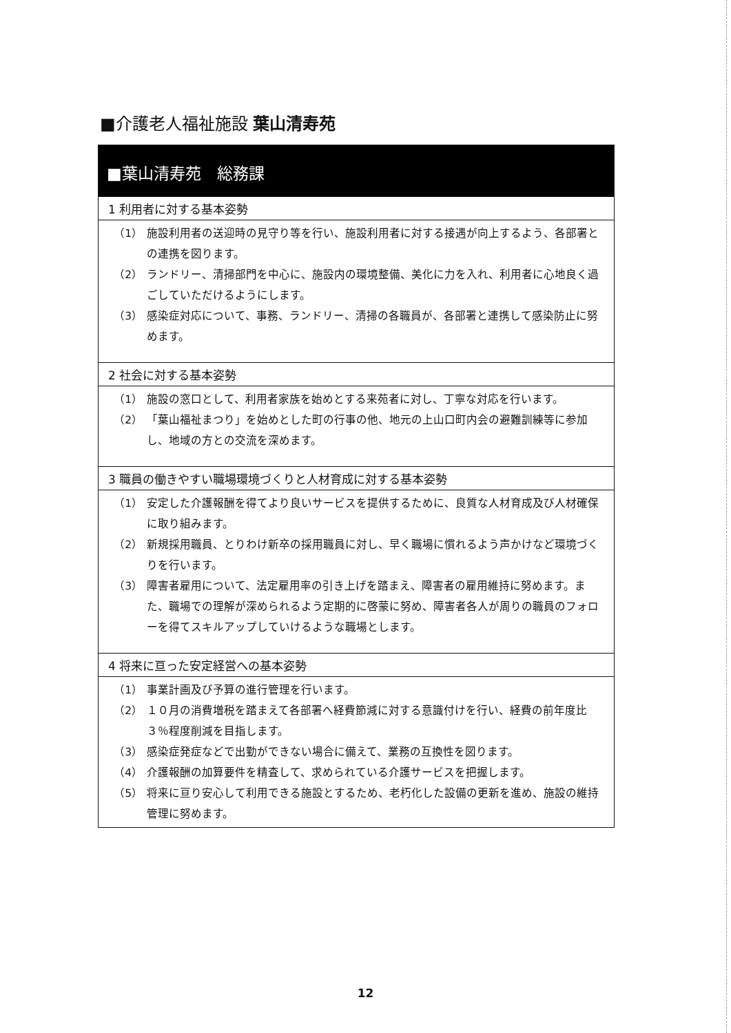■介護老人福祉施設 葉山清寿苑
■葉山清寿苑　総務課
1 利用者に対する基本姿勢
（1） 施設利用者の送迎時の見守り等を行い、施設利用者に対する接遇が向上するよう、各部署との連携を図ります。
（2） ランドリー、清掃部門を中心に、施設内の環境整備、美化に力を入れ、利用者に心地良く過ごしていただけるようにします。
（3） 感染症対応について、事務、ランドリー、清掃の各職員が、各部署と連携して感染防止に努めます。
2 社会に対する基本姿勢
（1） 施設の窓口として、利用者家族を始めとする来苑者に対し、丁寧な対応を行います。
（2） 「葉山福祉まつり」を始めとした町の行事の他、地元の上山口町内会の避難訓練等に参加し、地域の方との交流を深めます。
3 職員の働きやすい職場環境づくりと人材育成に対する基本姿勢
（1） 安定した介護報酬を得てより良いサービスを提供するために、良質な人材育成及び人材確保に取り組みます。
（2） 新規採用職員、とりわけ新卒の採用職員に対し、早く職場に慣れるよう声かけなど環境づくりを行います。
（3） 障害者雇用について、法定雇用率の引き上げを踏まえ、障害者の雇用維持に努めます。また、職場での理解が深められるよう定期的に啓蒙に努め、障害者各人が周りの職員のフォローを得てスキルアップしていけるような職場とします。
4 将来に亘った安定経営への基本姿勢
（1） 事業計画及び予算の進行管理を行います。
（2） １０月の消費増税を踏まえて各部署へ経費節減に対する意識付けを行い、経費の前年度比３％程度削減を目指します。
（3） 感染症発症などで出勤ができない場合に備えて、業務の互換性を図ります。
（4） 介護報酬の加算要件を精査して、求められている介護サービスを把握します。
（5） 将来に亘り安心して利用できる施設とするため、老朽化した設備の更新を進め、施設の維持管理に努めます。
12